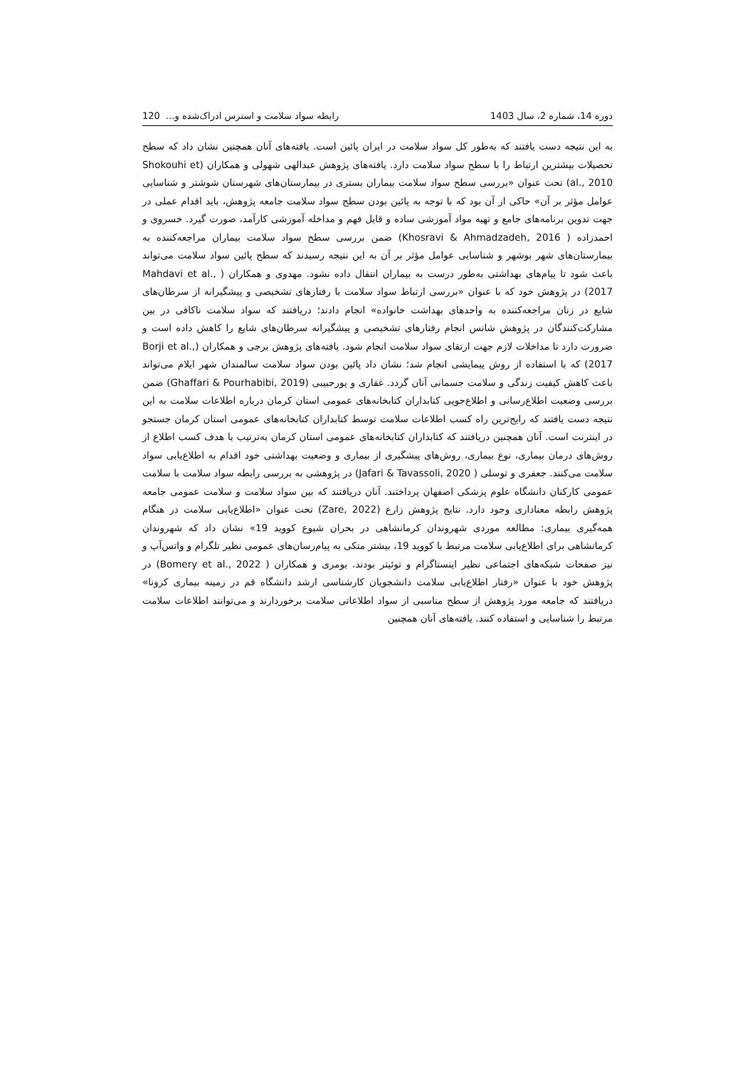دوره 14، شماره 2، سال 1403 رابطه سواد سلامت و استرس ادراک‌شده و... 120
به این نتیجه دست یافتند که به‌طور کل سواد سلامت در ایران پائین است. یافته‌های آنان همچنین نشان داد که سطح تحصیلات بیشترین ارتباط را با سطح سواد سلامت دارد. یافته‌های پژوهش عبدالهی شهولی و همکاران (Shokouhi et al., 2010) تحت عنوان «بررسی سطح سواد سلامت بیماران بستری در بیمارستان‌های شهرستان شوشتر و شناسایی عوامل مؤثر بر آن» حاکی از آن بود که با توجه به پائین بودن سطح سواد سلامت جامعه پژوهش، باید اقدام عملی در جهت تدوین برنامه‌های جامع و تهیه مواد آموزشی ساده و قابل فهم و مداخله آموزشی کارآمد، صورت گیرد. خسروی و احمدزاده ( Khosravi & Ahmadzadeh, 2016) ضمن بررسی سطح سواد سلامت بیماران مراجعه‌کننده به بیمارستان‌های شهر بوشهر و شناسایی عوامل مؤثر بر آن به این نتیجه رسیدند که سطح پائین سواد سلامت می‌تواند باعث شود تا پیام‌های بهداشتی به‌طور درست به بیماران انتقال داده نشود. مهدوی و همکاران ( Mahdavi et al., 2017) در پژوهش خود که با عنوان «بررسی ارتباط سواد سلامت با رفتارهای تشخیصی و پیشگیرانه از سرطان‌های شایع در زنان مراجعه‌کننده به واحدهای بهداشت خانواده» انجام دادند؛ دریافتند که سواد سلامت ناکافی در بین مشارکت‌کنندگان در پژوهش شانس انجام رفتارهای تشخیصی و پیشگیرانه سرطان‌های شایع را کاهش داده است و ضرورت دارد تا مداخلات لازم جهت ارتقای سواد سلامت انجام شود. یافته‌های پژوهش برجی و همکاران (Borji et al., 2017) که با استفاده از روش پیمایشی انجام شد؛ نشان داد پائین بودن سواد سلامت سالمندان شهر ایلام می‌تواند باعث کاهش کیفیت زندگی و سلامت جسمانی آنان گردد. غفاری و پورحبیبی (Ghaffari & Pourhabibi, 2019) ضمن بررسی وضعیت اطلاع‌رسانی و اطلاع‌جویی کتابداران کتابخانه‌های عمومی استان کرمان درباره اطلاعات سلامت به این نتیجه دست یافتند که رایج‌ترین راه کسب اطلاعات سلامت توسط کتابداران کتابخانه‌های عمومی استان کرمان جستجو در اینترنت است. آنان همچنین دریافتند که کتابداران کتابخانه‌های عمومی استان کرمان به‌ترتیب با هدف کسب اطلاع از روش‌های درمان بیماری، نوع بیماری، روش‌های پیشگیری از بیماری و وضعیت بهداشتی خود اقدام به اطلاع‌یابی سواد سلامت می‌کنند. جعفری و توسلی ( Jafari & Tavassoli, 2020) در پژوهشی به بررسی رابطه سواد سلامت با سلامت عمومی کارکنان دانشگاه علوم پزشکی اصفهان پرداختند. آنان دریافتند که بین سواد سلامت و سلامت عمومی جامعه پژوهش رابطه معناداری وجود دارد. نتایج پژوهش زارع (Zare, 2022) تحت عنوان «اطلاع‌یابی سلامت در هنگام همه‌گیری بیماری: مطالعه موردی شهروندان کرمانشاهی در بحران شیوع کووید 19» نشان داد که شهروندان کرمانشاهی برای اطلاع‌یابی سلامت مرتبط با کووید 19، بیشتر متکی به پیام‌رسان‌های عمومی نظیر تلگرام و واتس‌آپ و نیز صفحات شبکه‌های اجتماعی نظیر اینستاگرام و توئیتر بودند. بومری و همکاران ( Bomery et al., 2022) در پژوهش خود با عنوان «رفتار اطلاع‌یابی سلامت دانشجویان کارشناسی ارشد دانشگاه قم در زمینه بیماری کرونا» دریافتند که جامعه مورد پژوهش از سطح مناسبی از سواد اطلاعاتی سلامت برخوردارند و می‌توانند اطلاعات سلامت مرتبط را شناسایی و استفاده کنند. یافته‌های آنان همچنین